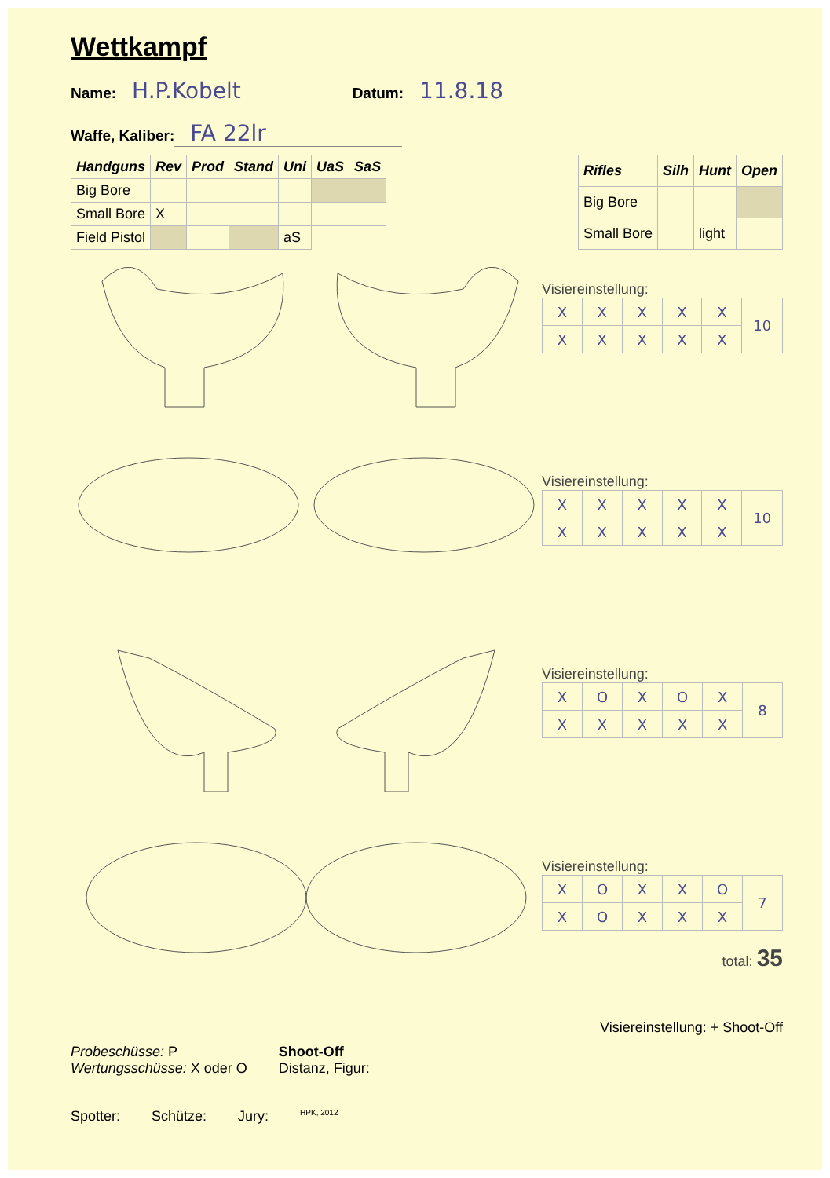Wettkampf
Name: H.P.Kobelt Datum: 11.8.18
Waffe, Kaliber: FA 22lr
| Handguns | Rev | Prod | Stand | Uni | UaS | SaS |
| --- | --- | --- | --- | --- | --- | --- |
| Big Bore | | | | | | |
| Small Bore | X | | | | | |
| Field Pistol | | | | aS | | |
| Rifles | Silh | Hunt | Open |
| --- | --- | --- | --- |
| Big Bore | | | |
| Small Bore | | light | |
Visiereinstellung:
| X | X | X | X | X | 10 |
| X | X | X | X | X | |
Visiereinstellung:
| X | X | X | X | X | 10 |
| X | X | X | X | X | |
Visiereinstellung:
| X | O | X | O | X | 8 |
| X | X | X | X | X | |
Visiereinstellung:
| X | O | X | X | O | 7 |
| X | O | X | X | X | |
total: 35
Visiereinstellung: + Shoot-Off
Probeschüsse: P
Wertungsschüsse: X oder O
Shoot-Off
Distanz, Figur:
Spotter: Schütze: Jury: HPK, 2012